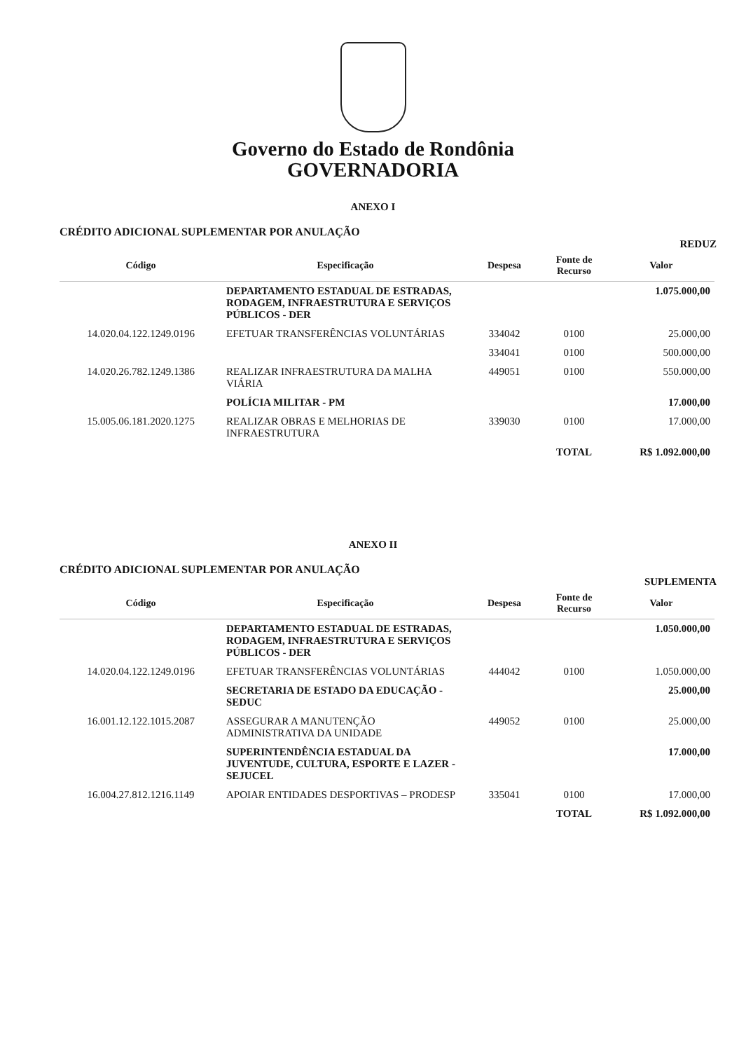Governo do Estado de Rondônia
GOVERNADORIA
ANEXO I
CRÉDITO ADICIONAL SUPLEMENTAR POR ANULAÇÃO
REDUZ
| Código | Especificação | Despesa | Fonte de Recurso | Valor |
| --- | --- | --- | --- | --- |
| | DEPARTAMENTO ESTADUAL DE ESTRADAS, RODAGEM, INFRAESTRUTURA E SERVIÇOS PÚBLICOS - DER | | | 1.075.000,00 |
| 14.020.04.122.1249.0196 | EFETUAR TRANSFERÊNCIAS VOLUNTÁRIAS | 334042 | 0100 | 25.000,00 |
| | | 334041 | 0100 | 500.000,00 |
| 14.020.26.782.1249.1386 | REALIZAR INFRAESTRUTURA DA MALHA VIÁRIA | 449051 | 0100 | 550.000,00 |
| | POLÍCIA MILITAR - PM | | | 17.000,00 |
| 15.005.06.181.2020.1275 | REALIZAR OBRAS E MELHORIAS DE INFRAESTRUTURA | 339030 | 0100 | 17.000,00 |
| | | | TOTAL | R$ 1.092.000,00 |
ANEXO II
CRÉDITO ADICIONAL SUPLEMENTAR POR ANULAÇÃO
SUPLEMENTA
| Código | Especificação | Despesa | Fonte de Recurso | Valor |
| --- | --- | --- | --- | --- |
| | DEPARTAMENTO ESTADUAL DE ESTRADAS, RODAGEM, INFRAESTRUTURA E SERVIÇOS PÚBLICOS - DER | | | 1.050.000,00 |
| 14.020.04.122.1249.0196 | EFETUAR TRANSFERÊNCIAS VOLUNTÁRIAS | 444042 | 0100 | 1.050.000,00 |
| | SECRETARIA DE ESTADO DA EDUCAÇÃO - SEDUC | | | 25.000,00 |
| 16.001.12.122.1015.2087 | ASSEGURAR A MANUTENÇÃO ADMINISTRATIVA DA UNIDADE | 449052 | 0100 | 25.000,00 |
| | SUPERINTENDÊNCIA ESTADUAL DA JUVENTUDE, CULTURA, ESPORTE E LAZER - SEJUCEL | | | 17.000,00 |
| 16.004.27.812.1216.1149 | APOIAR ENTIDADES DESPORTIVAS – PRODESP | 335041 | 0100 | 17.000,00 |
| | | | TOTAL | R$ 1.092.000,00 |